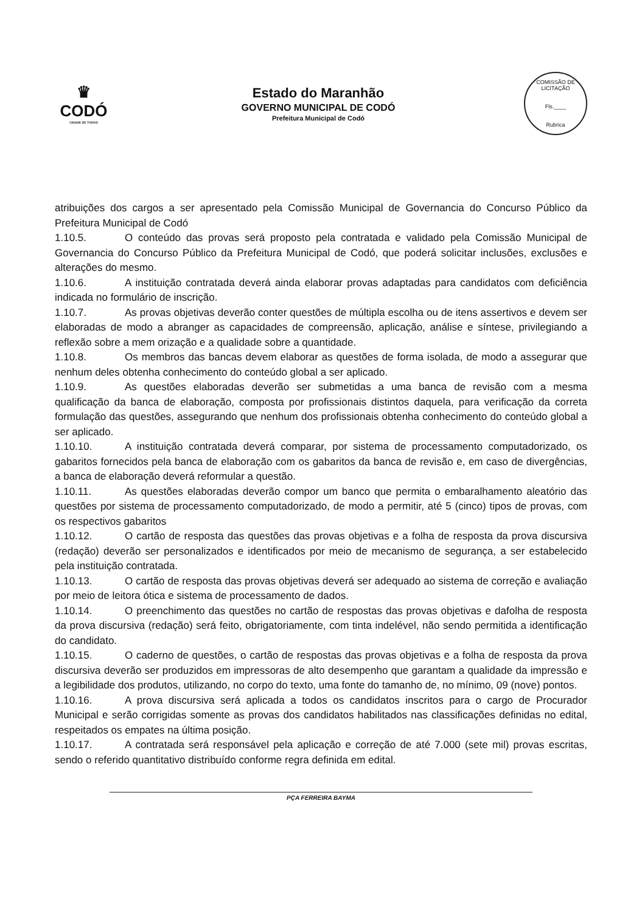♛
CODÓ
CIDADE DE TODOS
Estado do Maranhão
GOVERNO MUNICIPAL DE CODÓ
Prefeitura Municipal de Codó
COMISSÃO DE LICITAÇÃO
Fls.____
Rubrica
atribuições dos cargos a ser apresentado pela Comissão Municipal de Governancia do Concurso Público da Prefeitura Municipal de Codó
1.10.5. O conteúdo das provas será proposto pela contratada e validado pela Comissão Municipal de Governancia do Concurso Público da Prefeitura Municipal de Codó, que poderá solicitar inclusões, exclusões e alterações do mesmo.
1.10.6. A instituição contratada deverá ainda elaborar provas adaptadas para candidatos com deficiência indicada no formulário de inscrição.
1.10.7. As provas objetivas deverão conter questões de múltipla escolha ou de itens assertivos e devem ser elaboradas de modo a abranger as capacidades de compreensão, aplicação, análise e síntese, privilegiando a reflexão sobre a mem orização e a qualidade sobre a quantidade.
1.10.8. Os membros das bancas devem elaborar as questões de forma isolada, de modo a assegurar que nenhum deles obtenha conhecimento do conteúdo global a ser aplicado.
1.10.9. As questões elaboradas deverão ser submetidas a uma banca de revisão com a mesma qualificação da banca de elaboração, composta por profissionais distintos daquela, para verificação da correta formulação das questões, assegurando que nenhum dos profissionais obtenha conhecimento do conteúdo global a ser aplicado.
1.10.10. A instituição contratada deverá comparar, por sistema de processamento computadorizado, os gabaritos fornecidos pela banca de elaboração com os gabaritos da banca de revisão e, em caso de divergências, a banca de elaboração deverá reformular a questão.
1.10.11. As questões elaboradas deverão compor um banco que permita o embaralhamento aleatório das questões por sistema de processamento computadorizado, de modo a permitir, até 5 (cinco) tipos de provas, com os respectivos gabaritos
1.10.12. O cartão de resposta das questões das provas objetivas e a folha de resposta da prova discursiva (redação) deverão ser personalizados e identificados por meio de mecanismo de segurança, a ser estabelecido pela instituição contratada.
1.10.13. O cartão de resposta das provas objetivas deverá ser adequado ao sistema de correção e avaliação por meio de leitora ótica e sistema de processamento de dados.
1.10.14. O preenchimento das questões no cartão de respostas das provas objetivas e dafolha de resposta da prova discursiva (redação) será feito, obrigatoriamente, com tinta indelével, não sendo permitida a identificação do candidato.
1.10.15. O caderno de questões, o cartão de respostas das provas objetivas e a folha de resposta da prova discursiva deverão ser produzidos em impressoras de alto desempenho que garantam a qualidade da impressão e a legibilidade dos produtos, utilizando, no corpo do texto, uma fonte do tamanho de, no mínimo, 09 (nove) pontos.
1.10.16. A prova discursiva será aplicada a todos os candidatos inscritos para o cargo de Procurador Municipal e serão corrigidas somente as provas dos candidatos habilitados nas classificações definidas no edital, respeitados os empates na última posição.
1.10.17. A contratada será responsável pela aplicação e correção de até 7.000 (sete mil) provas escritas, sendo o referido quantitativo distribuído conforme regra definida em edital.
PÇA FERREIRA BAYMA